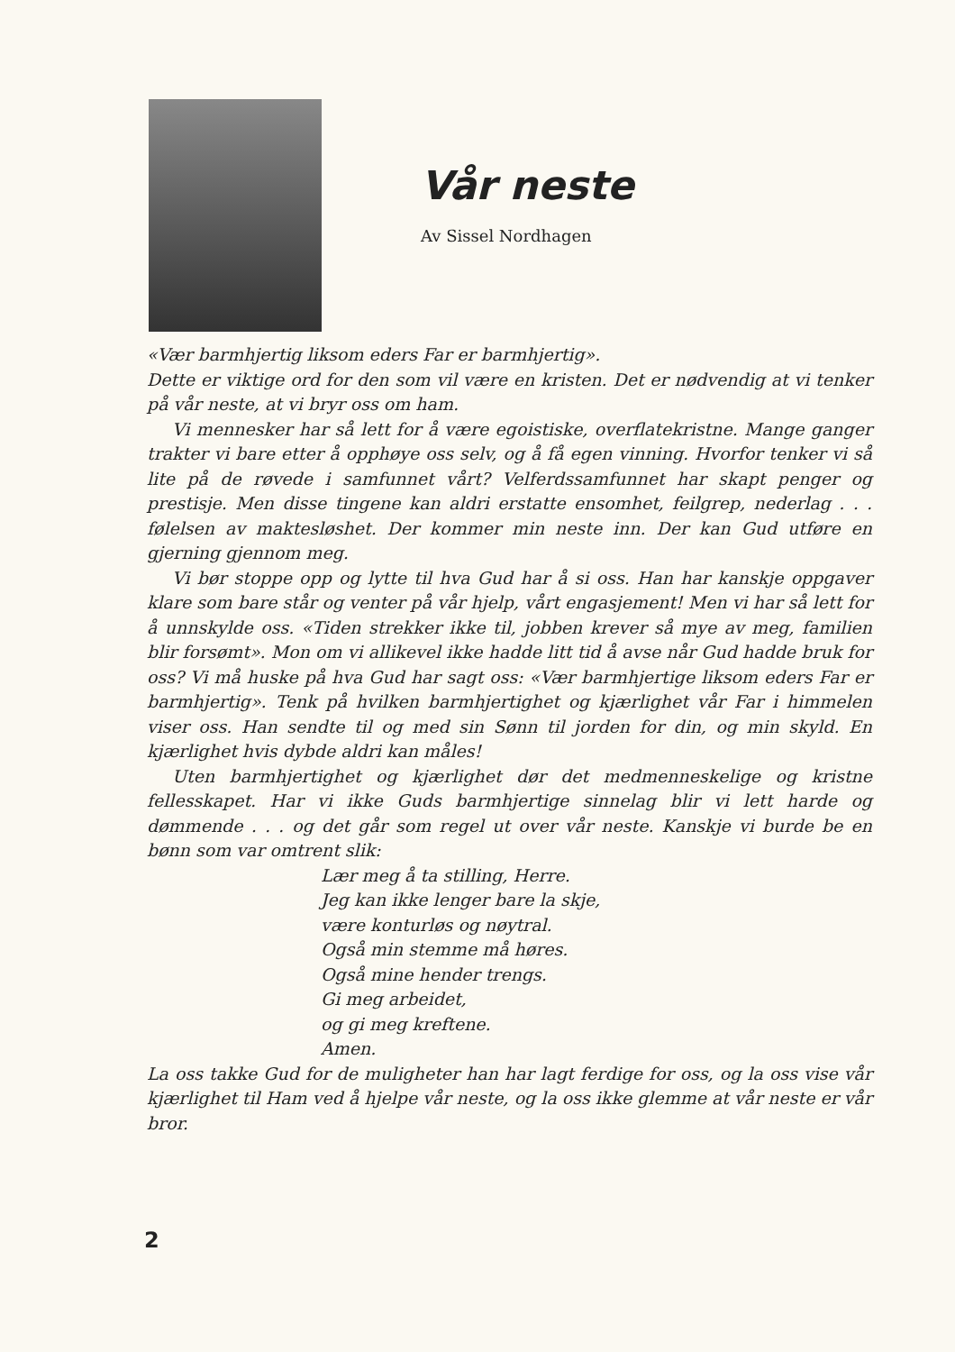Vår neste
Av Sissel Nordhagen
«Vær barmhjertig liksom eders Far er barmhjertig».
Dette er viktige ord for den som vil være en kristen. Det er nødvendig at vi tenker på vår neste, at vi bryr oss om ham.
Vi mennesker har så lett for å være egoistiske, overflatekristne. Mange ganger trakter vi bare etter å opphøye oss selv, og å få egen vinning. Hvorfor tenker vi så lite på de røvede i samfunnet vårt? Velferdssamfunnet har skapt penger og prestisje. Men disse tingene kan aldri erstatte ensomhet, feilgrep, nederlag . . . følelsen av maktesløshet. Der kommer min neste inn. Der kan Gud utføre en gjerning gjennom meg.
Vi bør stoppe opp og lytte til hva Gud har å si oss. Han har kanskje oppgaver klare som bare står og venter på vår hjelp, vårt engasjement! Men vi har så lett for å unnskylde oss. «Tiden strekker ikke til, jobben krever så mye av meg, familien blir forsømt». Mon om vi allikevel ikke hadde litt tid å avse når Gud hadde bruk for oss? Vi må huske på hva Gud har sagt oss: «Vær barmhjertige liksom eders Far er barmhjertig». Tenk på hvilken barmhjertighet og kjærlighet vår Far i himmelen viser oss. Han sendte til og med sin Sønn til jorden for din, og min skyld. En kjærlighet hvis dybde aldri kan måles!
Uten barmhjertighet og kjærlighet dør det medmenneskelige og kristne fellesskapet. Har vi ikke Guds barmhjertige sinnelag blir vi lett harde og dømmende . . . og det går som regel ut over vår neste. Kanskje vi burde be en bønn som var omtrent slik:
Lær meg å ta stilling, Herre.
Jeg kan ikke lenger bare la skje,
være konturløs og nøytral.
Også min stemme må høres.
Også mine hender trengs.
Gi meg arbeidet,
og gi meg kreftene.
Amen.
La oss takke Gud for de muligheter han har lagt ferdige for oss, og la oss vise vår kjærlighet til Ham ved å hjelpe vår neste, og la oss ikke glemme at vår neste er vår bror.
2